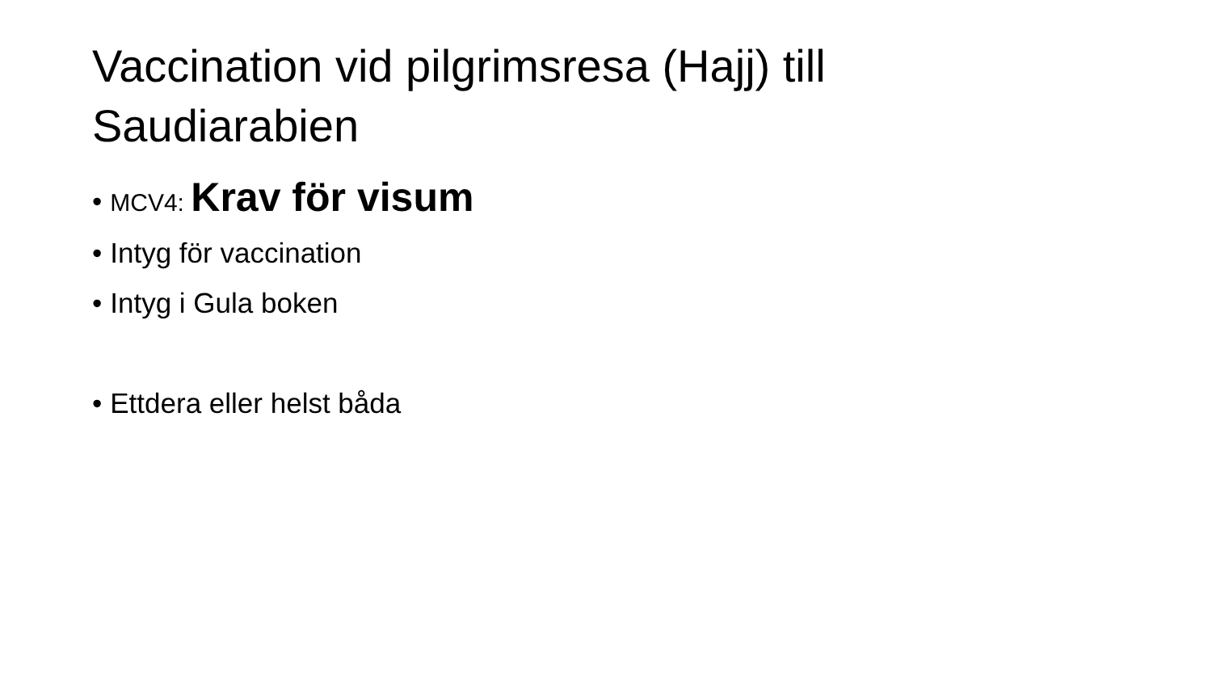Vaccination vid pilgrimsresa (Hajj) till Saudiarabien
• MCV4: Krav för visum
• Intyg för vaccination
• Intyg i Gula boken
• Ettdera eller helst båda